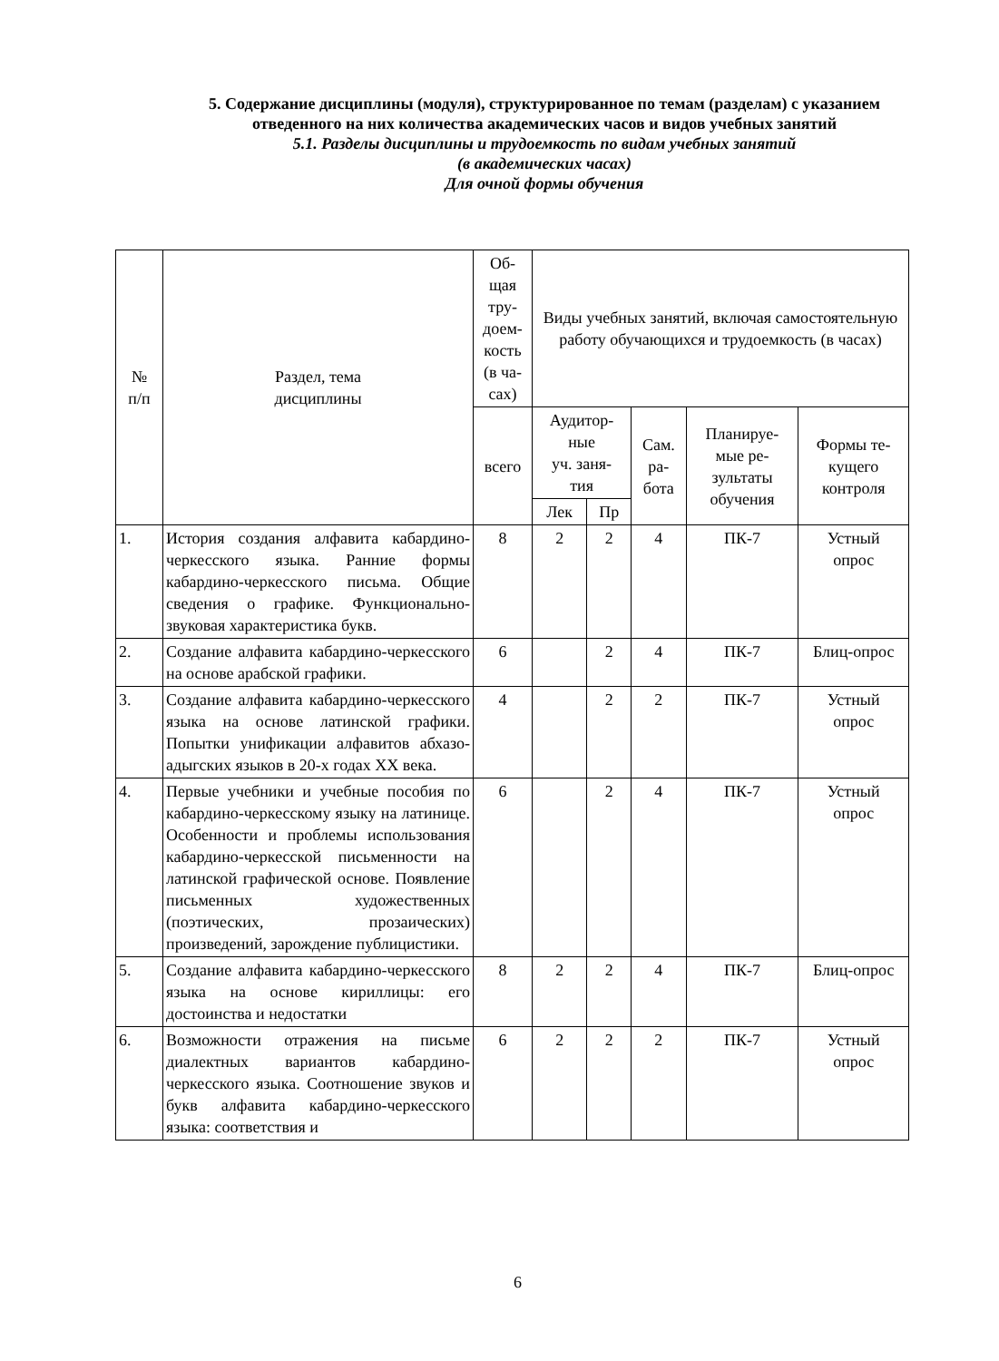5. Содержание дисциплины (модуля), структурированное по темам (разделам) с указанием отведенного на них количества академических часов и видов учебных занятий
5.1. Разделы дисциплины и трудоемкость по видам учебных занятий
(в академических часах)
Для очной формы обучения
| № п/п | Раздел, тема дисциплины | Об- щая тру- доем- кость (в ча- сах) | Виды учебных занятий, включая самостоятельную работу обучающихся и трудоемкость (в часах) | | | | |
| --- | --- | --- | --- | --- | --- | --- | --- |
| | | всего | Аудитор- ные уч. заня- тия | | Сам. ра- бота | Планируе- мые ре- зультаты обучения | Формы те- кущего контроля |
| | | | Лек | Пр | | | |
| 1. | История создания алфавита кабардино-черкесского языка. Ранние формы кабардино-черкесского письма. Общие сведения о графике. Функционально-звуковая характеристика букв. | 8 | 2 | 2 | 4 | ПК-7 | Устный опрос |
| 2. | Создание алфавита кабардино-черкесского на основе арабской графики. | 6 | | 2 | 4 | ПК-7 | Блиц-опрос |
| 3. | Создание алфавита кабардино-черкесского языка на основе латинской графики. Попытки унификации алфавитов абхазо-адыгских языков в 20-х годах XX века. | 4 | | 2 | 2 | ПК-7 | Устный опрос |
| 4. | Первые учебники и учебные пособия по кабардино-черкесскому языку на латинице. Особенности и проблемы использования кабардино-черкесской письменности на латинской графической основе. Появление письменных художественных (поэтических, прозаических) произведений, зарождение публицистики. | 6 | | 2 | 4 | ПК-7 | Устный опрос |
| 5. | Создание алфавита кабардино-черкесского языка на основе кириллицы: его достоинства и недостатки | 8 | 2 | 2 | 4 | ПК-7 | Блиц-опрос |
| 6. | Возможности отражения на письме диалектных вариантов кабардино-черкесского языка. Соотношение звуков и букв алфавита кабардино-черкесского языка: соответствия и | 6 | 2 | 2 | 2 | ПК-7 | Устный опрос |
6